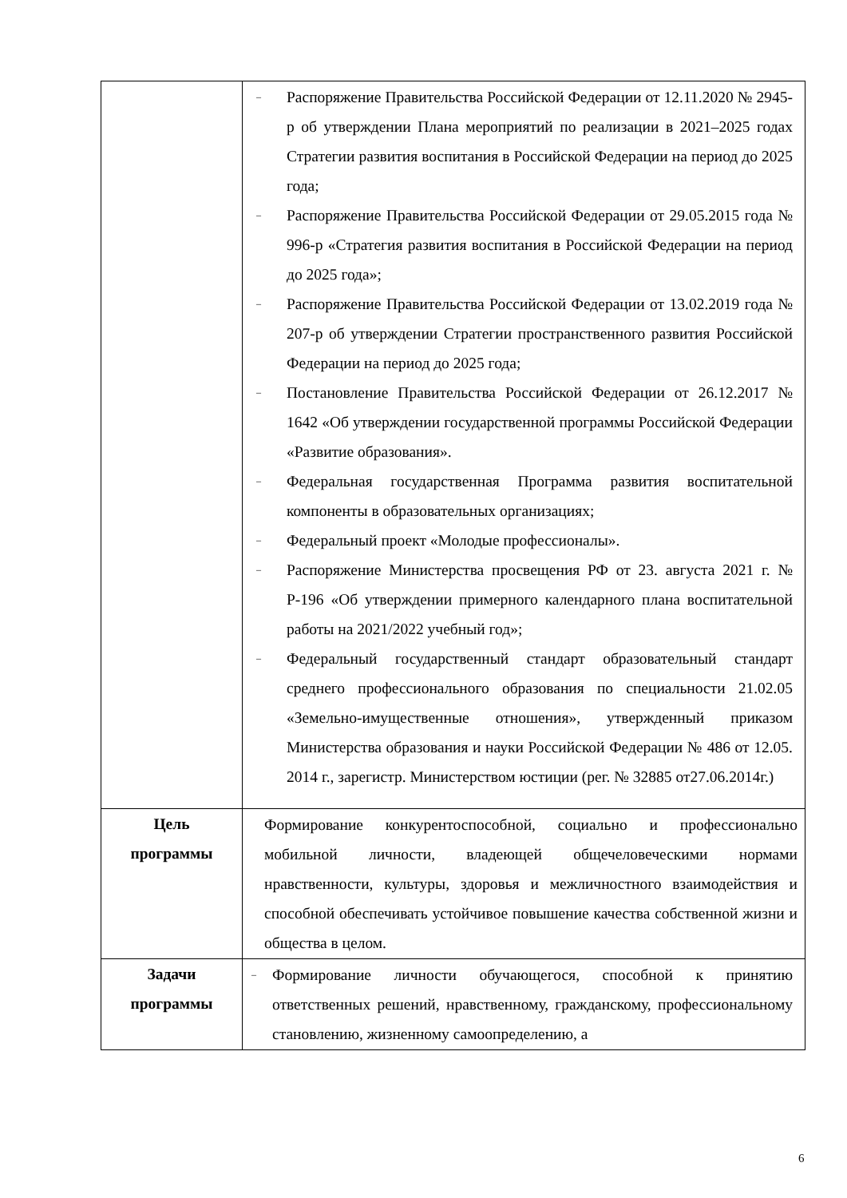| | – Распоряжение Правительства Российской Федерации от 12.11.2020 № 2945-р об утверждении Плана мероприятий по реализации в 2021–2025 годах Стратегии развития воспитания в Российской Федерации на период до 2025 года; – Распоряжение Правительства Российской Федерации от 29.05.2015 года № 996-р «Стратегия развития воспитания в Российской Федерации на период до 2025 года»; – Распоряжение Правительства Российской Федерации от 13.02.2019 года № 207-р об утверждении Стратегии пространственного развития Российской Федерации на период до 2025 года; – Постановление Правительства Российской Федерации от 26.12.2017 № 1642 «Об утверждении государственной программы Российской Федерации «Развитие образования». – Федеральная государственная Программа развития воспитательной компоненты в образовательных организациях; – Федеральный проект «Молодые профессионалы». – Распоряжение Министерства просвещения РФ от 23. августа 2021 г. № Р-196 «Об утверждении примерного календарного плана воспитательной работы на 2021/2022 учебный год»; – Федеральный государственный стандарт образовательный стандарт среднего профессионального образования по специальности 21.02.05 «Земельно-имущественные отношения», утвержденный приказом Министерства образования и науки Российской Федерации № 486 от 12.05. 2014 г., зарегистр. Министерством юстиции (рег. № 32885 от27.06.2014г.) |
| Цель программы | Формирование конкурентоспособной, социально и профессионально мобильной личности, владеющей общечеловеческими нормами нравственности, культуры, здоровья и межличностного взаимодействия и способной обеспечивать устойчивое повышение качества собственной жизни и общества в целом. |
| Задачи программы | – Формирование личности обучающегося, способной к принятию ответственных решений, нравственному, гражданскому, профессиональному становлению, жизненному самоопределению, а |
6